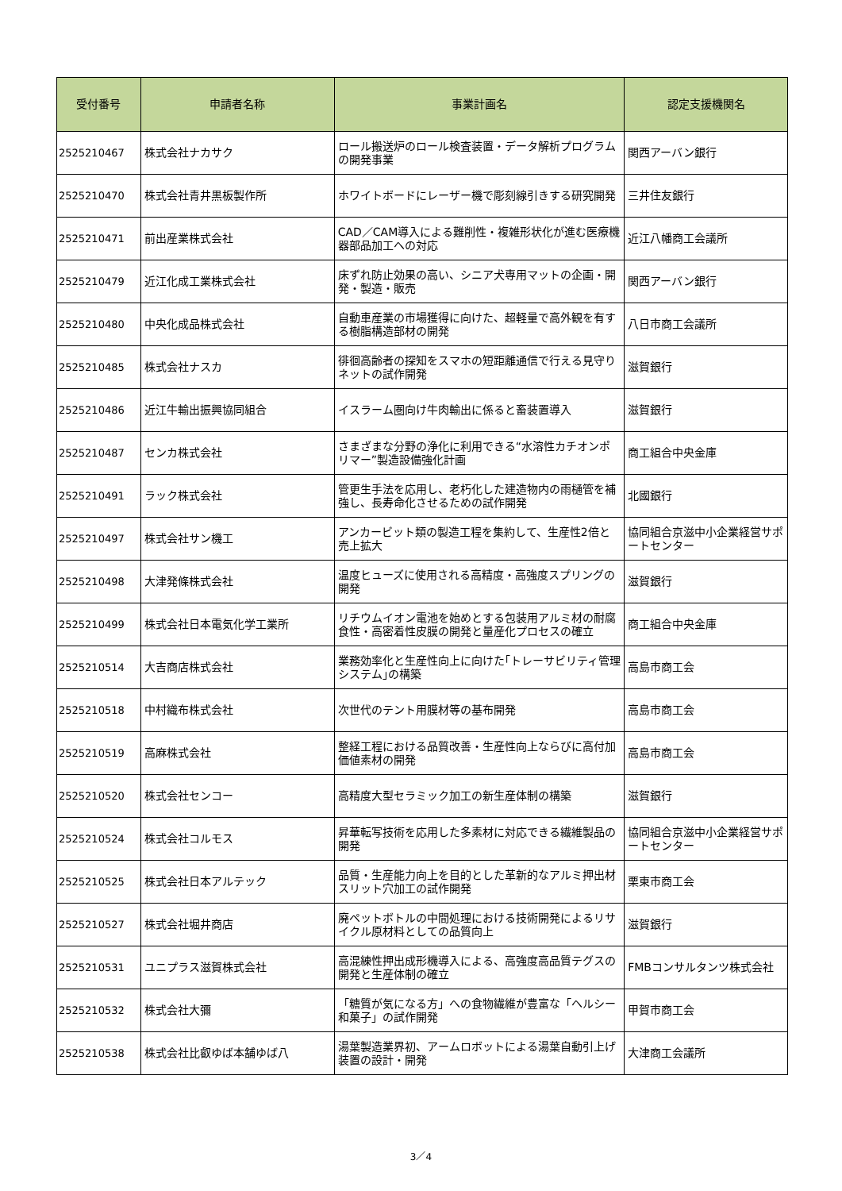| 受付番号 | 申請者名称 | 事業計画名 | 認定支援機関名 |
| --- | --- | --- | --- |
| 2525210467 | 株式会社ナカサク | ロール搬送炉のロール検査装置・データ解析プログラムの開発事業 | 関西アーバン銀行 |
| 2525210470 | 株式会社青井黒板製作所 | ホワイトボードにレーザー機で彫刻線引きする研究開発 | 三井住友銀行 |
| 2525210471 | 前出産業株式会社 | CAD／CAM導入による難削性・複雑形状化が進む医療機器部品加工への対応 | 近江八幡商工会議所 |
| 2525210479 | 近江化成工業株式会社 | 床ずれ防止効果の高い、シニア犬専用マットの企画・開発・製造・販売 | 関西アーバン銀行 |
| 2525210480 | 中央化成品株式会社 | 自動車産業の市場獲得に向けた、超軽量で高外観を有する樹脂構造部材の開発 | 八日市商工会議所 |
| 2525210485 | 株式会社ナスカ | 徘徊高齢者の探知をスマホの短距離通信で行える見守りネットの試作開発 | 滋賀銀行 |
| 2525210486 | 近江牛輸出振興協同組合 | イスラーム圏向け牛肉輸出に係ると畜装置導入 | 滋賀銀行 |
| 2525210487 | センカ株式会社 | さまざまな分野の浄化に利用できる“水溶性カチオンポリマー”製造設備強化計画 | 商工組合中央金庫 |
| 2525210491 | ラック株式会社 | 管更生手法を応用し、老朽化した建造物内の雨樋管を補強し、長寿命化させるための試作開発 | 北國銀行 |
| 2525210497 | 株式会社サン機工 | アンカービット類の製造工程を集約して、生産性2倍と売上拡大 | 協同組合京滋中小企業経営サポートセンター |
| 2525210498 | 大津発條株式会社 | 温度ヒューズに使用される高精度・高強度スプリングの開発 | 滋賀銀行 |
| 2525210499 | 株式会社日本電気化学工業所 | リチウムイオン電池を始めとする包装用アルミ材の耐腐食性・高密着性皮膜の開発と量産化プロセスの確立 | 商工組合中央金庫 |
| 2525210514 | 大吉商店株式会社 | 業務効率化と生産性向上に向けた｢トレーサビリティ管理システム｣の構築 | 高島市商工会 |
| 2525210518 | 中村織布株式会社 | 次世代のテント用膜材等の基布開発 | 高島市商工会 |
| 2525210519 | 高麻株式会社 | 整経工程における品質改善・生産性向上ならびに高付加価値素材の開発 | 高島市商工会 |
| 2525210520 | 株式会社センコー | 高精度大型セラミック加工の新生産体制の構築 | 滋賀銀行 |
| 2525210524 | 株式会社コルモス | 昇華転写技術を応用した多素材に対応できる繊維製品の開発 | 協同組合京滋中小企業経営サポートセンター |
| 2525210525 | 株式会社日本アルテック | 品質・生産能力向上を目的とした革新的なアルミ押出材スリット穴加工の試作開発 | 栗東市商工会 |
| 2525210527 | 株式会社堀井商店 | 廃ペットボトルの中間処理における技術開発によるリサイクル原材料としての品質向上 | 滋賀銀行 |
| 2525210531 | ユニプラス滋賀株式会社 | 高混練性押出成形機導入による、高強度高品質テグスの開発と生産体制の確立 | FMBコンサルタンツ株式会社 |
| 2525210532 | 株式会社大彌 | 「糖質が気になる方」への食物繊維が豊富な「ヘルシー和菓子」の試作開発 | 甲賀市商工会 |
| 2525210538 | 株式会社比叡ゆば本舗ゆば八 | 湯葉製造業界初、アームロボットによる湯葉自動引上げ装置の設計・開発 | 大津商工会議所 |
3／4